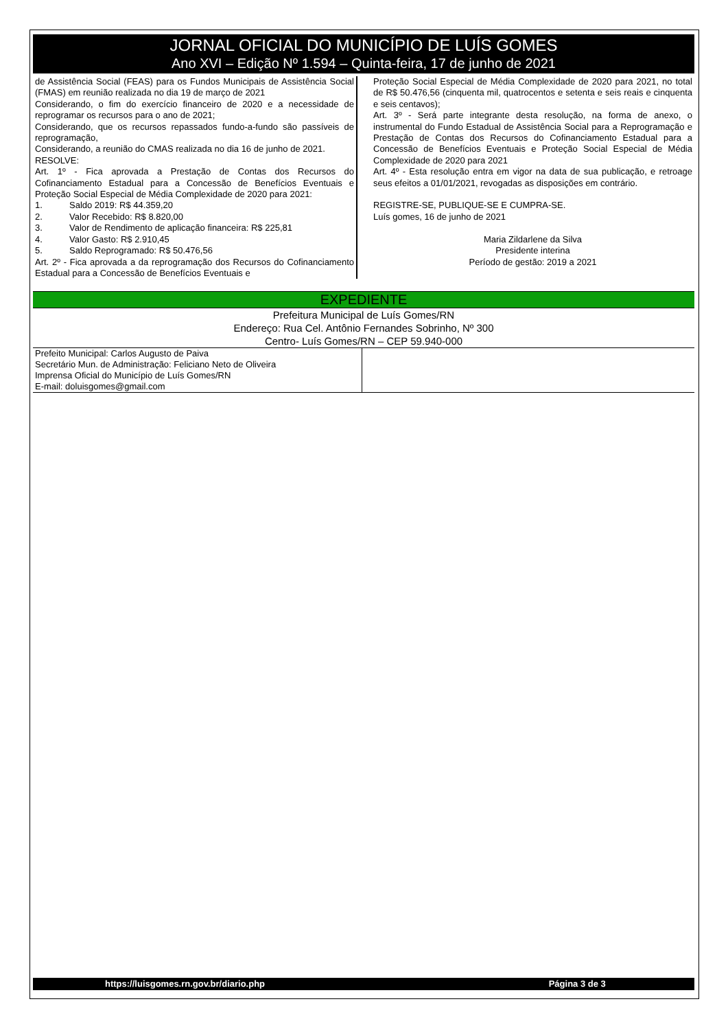JORNAL OFICIAL DO MUNICÍPIO DE LUÍS GOMES
Ano XVI – Edição Nº 1.594 – Quinta-feira, 17 de junho de 2021
de Assistência Social (FEAS) para os Fundos Municipais de Assistência Social (FMAS) em reunião realizada no dia 19 de março de 2021
Considerando, o fim do exercício financeiro de 2020 e a necessidade de reprogramar os recursos para o ano de 2021;
Considerando, que os recursos repassados fundo-a-fundo são passíveis de reprogramação,
Considerando, a reunião do CMAS realizada no dia 16 de junho de 2021.
RESOLVE:
Art. 1º - Fica aprovada a Prestação de Contas dos Recursos do Cofinanciamento Estadual para a Concessão de Benefícios Eventuais e Proteção Social Especial de Média Complexidade de 2020 para 2021:
1. Saldo 2019: R$ 44.359,20
2. Valor Recebido: R$ 8.820,00
3. Valor de Rendimento de aplicação financeira: R$ 225,81
4. Valor Gasto: R$ 2.910,45
5. Saldo Reprogramado: R$ 50.476,56
Art. 2º - Fica aprovada a da reprogramação dos Recursos do Cofinanciamento Estadual para a Concessão de Benefícios Eventuais e
Proteção Social Especial de Média Complexidade de 2020 para 2021, no total de R$ 50.476,56 (cinquenta mil, quatrocentos e setenta e seis reais e cinquenta e seis centavos);
Art. 3º - Será parte integrante desta resolução, na forma de anexo, o instrumental do Fundo Estadual de Assistência Social para a Reprogramação e Prestação de Contas dos Recursos do Cofinanciamento Estadual para a Concessão de Benefícios Eventuais e Proteção Social Especial de Média Complexidade de 2020 para 2021
Art. 4º - Esta resolução entra em vigor na data de sua publicação, e retroage seus efeitos a 01/01/2021, revogadas as disposições em contrário.
REGISTRE-SE, PUBLIQUE-SE E CUMPRA-SE.
Luís gomes, 16 de junho de 2021
Maria Zildarlene da Silva
Presidente interina
Período de gestão: 2019 a 2021
EXPEDIENTE
Prefeitura Municipal de Luís Gomes/RN
Endereço: Rua Cel. Antônio Fernandes Sobrinho, Nº 300
Centro- Luís Gomes/RN – CEP 59.940-000
Prefeito Municipal: Carlos Augusto de Paiva
Secretário Mun. de Administração: Feliciano Neto de Oliveira
Imprensa Oficial do Município de Luís Gomes/RN
E-mail: doluisgomes@gmail.com
https://luisgomes.rn.gov.br/diario.php Página 3 de 3